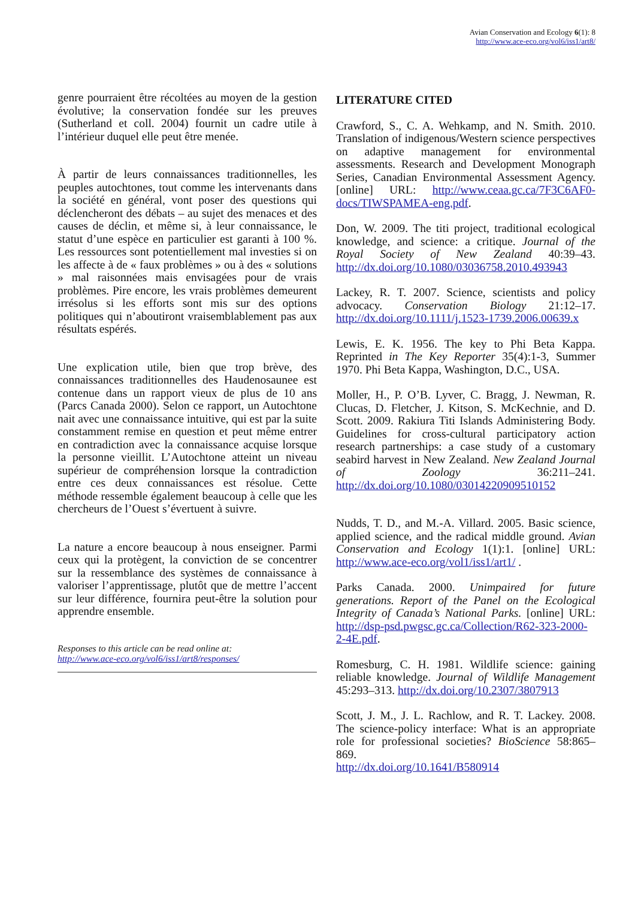Avian Conservation and Ecology 6(1): 8
http://www.ace-eco.org/vol6/iss1/art8/
genre pourraient être récoltées au moyen de la gestion évolutive; la conservation fondée sur les preuves (Sutherland et coll. 2004) fournit un cadre utile à l’intérieur duquel elle peut être menée.
À partir de leurs connaissances traditionnelles, les peuples autochtones, tout comme les intervenants dans la société en général, vont poser des questions qui déclencheront des débats – au sujet des menaces et des causes de déclin, et même si, à leur connaissance, le statut d’une espèce en particulier est garanti à 100 %. Les ressources sont potentiellement mal investies si on les affecte à de « faux problèmes » ou à des « solutions » mal raisonnées mais envisagées pour de vrais problèmes. Pire encore, les vrais problèmes demeurent irrésolus si les efforts sont mis sur des options politiques qui n’aboutiront vraisemblablement pas aux résultats espérés.
Une explication utile, bien que trop brève, des connaissances traditionnelles des Haudenosaunee est contenue dans un rapport vieux de plus de 10 ans (Parcs Canada 2000). Selon ce rapport, un Autochtone nait avec une connaissance intuitive, qui est par la suite constamment remise en question et peut même entrer en contradiction avec la connaissance acquise lorsque la personne vieillit. L’Autochtone atteint un niveau supérieur de compréhension lorsque la contradiction entre ces deux connaissances est résolue. Cette méthode ressemble également beaucoup à celle que les chercheurs de l’Ouest s’évertuent à suivre.
La nature a encore beaucoup à nous enseigner. Parmi ceux qui la protègent, la conviction de se concentrer sur la ressemblance des systèmes de connaissance à valoriser l’apprentissage, plutôt que de mettre l’accent sur leur différence, fournira peut-être la solution pour apprendre ensemble.
Responses to this article can be read online at:
http://www.ace-eco.org/vol6/iss1/art8/responses/
LITERATURE CITED
Crawford, S., C. A. Wehkamp, and N. Smith. 2010. Translation of indigenous/Western science perspectives on adaptive management for environmental assessments. Research and Development Monograph Series, Canadian Environmental Assessment Agency. [online] URL: http://www.ceaa.gc.ca/7F3C6AF0-docs/TIWSPAMEA-eng.pdf.
Don, W. 2009. The titi project, traditional ecological knowledge, and science: a critique. Journal of the Royal Society of New Zealand 40:39–43. http://dx.doi.org/10.1080/03036758.2010.493943
Lackey, R. T. 2007. Science, scientists and policy advocacy. Conservation Biology 21:12–17. http://dx.doi.org/10.1111/j.1523-1739.2006.00639.x
Lewis, E. K. 1956. The key to Phi Beta Kappa. Reprinted in The Key Reporter 35(4):1-3, Summer 1970. Phi Beta Kappa, Washington, D.C., USA.
Moller, H., P. O’B. Lyver, C. Bragg, J. Newman, R. Clucas, D. Fletcher, J. Kitson, S. McKechnie, and D. Scott. 2009. Rakiura Titi Islands Administering Body. Guidelines for cross-cultural participatory action research partnerships: a case study of a customary seabird harvest in New Zealand. New Zealand Journal of Zoology 36:211–241. http://dx.doi.org/10.1080/03014220909510152
Nudds, T. D., and M.-A. Villard. 2005. Basic science, applied science, and the radical middle ground. Avian Conservation and Ecology 1(1):1. [online] URL: http://www.ace-eco.org/vol1/iss1/art1/ .
Parks Canada. 2000. Unimpaired for future generations. Report of the Panel on the Ecological Integrity of Canada’s National Parks. [online] URL: http://dsp-psd.pwgsc.gc.ca/Collection/R62-323-2000-2-4E.pdf.
Romesburg, C. H. 1981. Wildlife science: gaining reliable knowledge. Journal of Wildlife Management 45:293–313. http://dx.doi.org/10.2307/3807913
Scott, J. M., J. L. Rachlow, and R. T. Lackey. 2008. The science-policy interface: What is an appropriate role for professional societies? BioScience 58:865–869.
http://dx.doi.org/10.1641/B580914